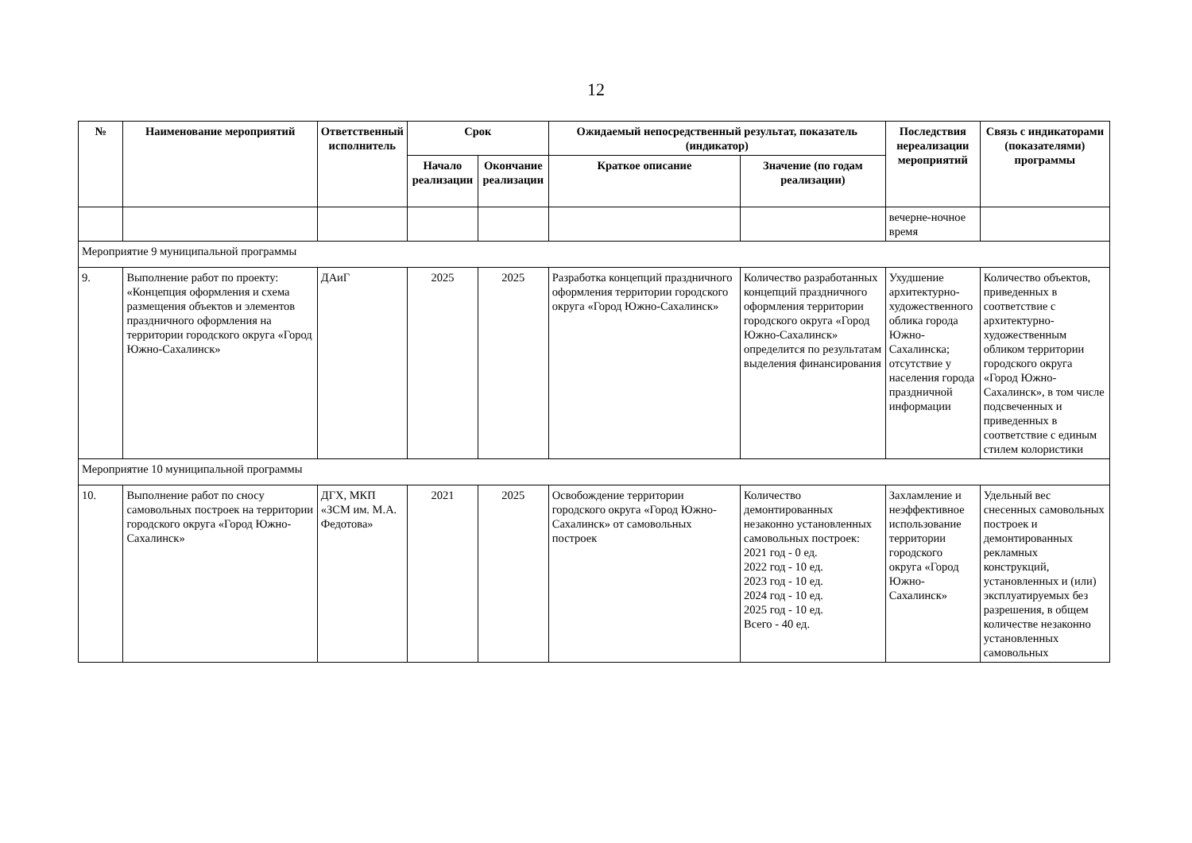12
| № | Наименование мероприятий | Ответственный исполнитель | Срок | | Ожидаемый непосредственный результат, показатель (индикатор) | | Последствия нереализации мероприятий | Связь с индикаторами (показателями) программы |
| --- | --- | --- | --- | --- | --- | --- | --- | --- |
| | | | Начало реализации | Окончание реализации | Краткое описание | Значение (по годам реализации) | | |
| | | | | | | | вечерне-ночное время | |
| Мероприятие 9 муниципальной программы | | | | | | | | |
| 9. | Выполнение работ по проекту: «Концепция оформления и схема размещения объектов и элементов праздничного оформления на территории городского округа «Город Южно-Сахалинск» | ДАиГ | 2025 | 2025 | Разработка концепций праздничного оформления территории городского округа «Город Южно-Сахалинск» | Количество разработанных концепций праздничного оформления территории городского округа «Город Южно-Сахалинск» определится по результатам выделения финансирования | Ухудшение архитектурно-художественного облика города Южно-Сахалинска; отсутствие у населения города праздничной информации | Количество объектов, приведенных в соответствие с архитектурно-художественным обликом территории городского округа «Город Южно-Сахалинск», в том числе подсвеченных и приведенных в соответствие с единым стилем колористики |
| Мероприятие 10 муниципальной программы | | | | | | | | |
| 10. | Выполнение работ по сносу самовольных построек на территории городского округа «Город Южно-Сахалинск» | ДГХ, МКП «ЗСМ им. М.А. Федотова» | 2021 | 2025 | Освобождение территории городского округа «Город Южно-Сахалинск» от самовольных построек | Количество демонтированных незаконно установленных самовольных построек: 2021 год - 0 ед. 2022 год - 10 ед. 2023 год - 10 ед. 2024 год - 10 ед. 2025 год - 10 ед. Всего - 40 ед. | Захламление и неэффективное использование территории городского округа «Город Южно-Сахалинск» | Удельный вес снесенных самовольных построек и демонтированных рекламных конструкций, установленных и (или) эксплуатируемых без разрешения, в общем количестве незаконно установленных самовольных |